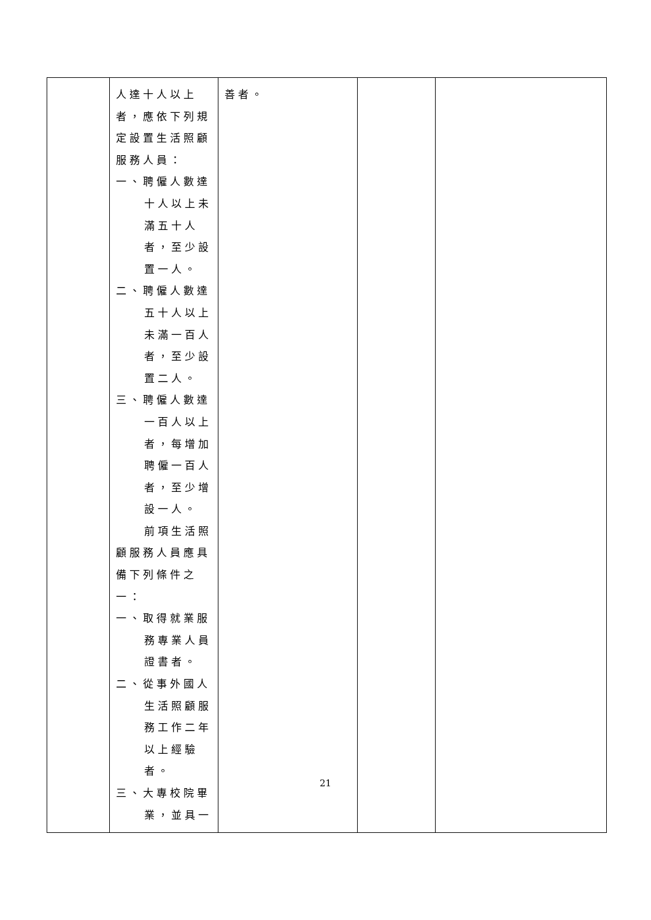| | 人達十人以上 者，應依下列規 定設置生活照顧 服務人員： 一、聘僱人數達 十人以上未 滿五十人 者，至少設 置一人。 二、聘僱人數達 五十人以上 未滿一百人 者，至少設 置二人。 三、聘僱人數達 一百人以上 者，每增加 聘僱一百人 者，至少增 設一人。 前項生活照 顧服務人員應具 備下列條件之 一： 一、取得就業服 務專業人員 證書者。 二、從事外國人 生活照顧服 務工作二年 以上經驗 者。 三、大專校院畢 業，並具一 | 善者。 | | |
21